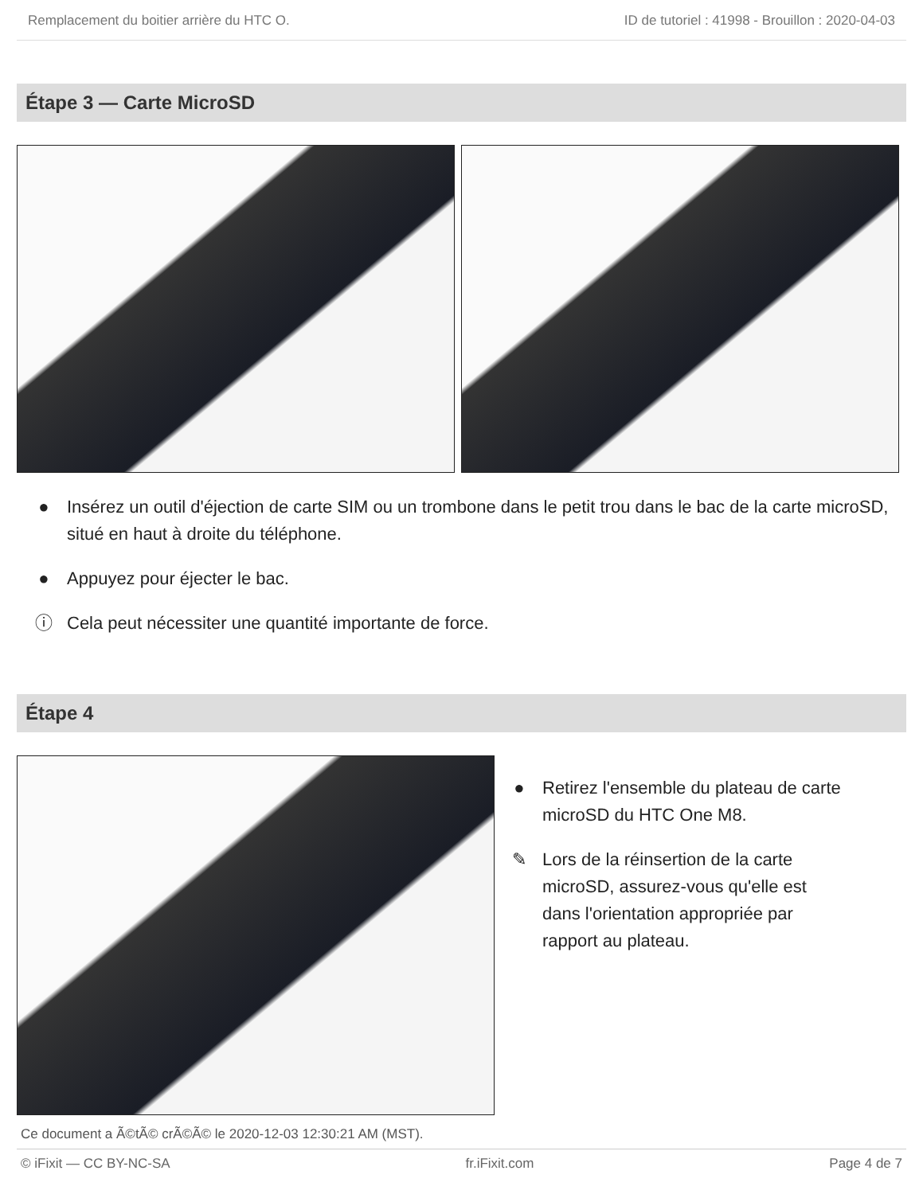Remplacement du boitier arrière du HTC O. ID de tutoriel : 41998 - Brouillon : 2020-04-03
Étape 3 — Carte MicroSD
● Insérez un outil d'éjection de carte SIM ou un trombone dans le petit trou dans le bac de la carte microSD, situé en haut à droite du téléphone.
● Appuyez pour éjecter le bac.
ⓘ Cela peut nécessiter une quantité importante de force.
Étape 4
● Retirez l'ensemble du plateau de carte microSD du HTC One M8.
✎ Lors de la réinsertion de la carte microSD, assurez-vous qu'elle est dans l'orientation appropriée par rapport au plateau.
Ce document a Ã©tÃ© crÃ©Ã© le 2020-12-03 12:30:21 AM (MST).
© iFixit — CC BY-NC-SA fr.iFixit.com Page 4 de 7